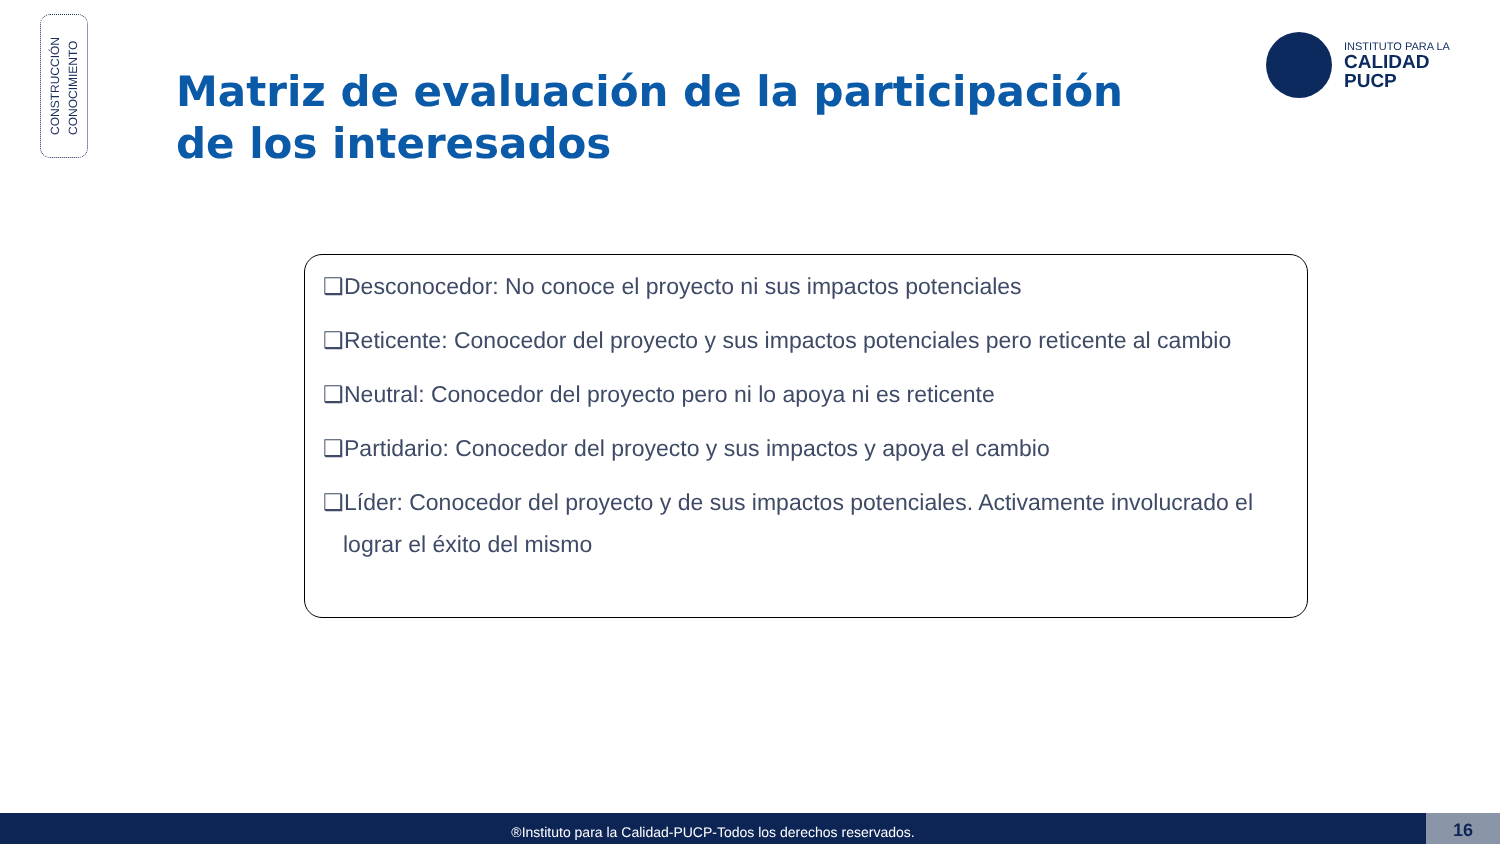CONSTRUCCIÓN
CONOCIMIENTO
Matriz de evaluación de la participación de los interesados
INSTITUTO PARA LA
CALIDAD
PUCP
❑Desconocedor: No conoce el proyecto ni sus impactos potenciales
❑Reticente: Conocedor del proyecto y sus impactos potenciales pero reticente al cambio
❑Neutral: Conocedor del proyecto pero ni lo apoya ni es reticente
❑Partidario: Conocedor del proyecto y sus impactos y apoya el cambio
❑Líder: Conocedor del proyecto y de sus impactos potenciales. Activamente involucrado el lograr el éxito del mismo
®Instituto para la Calidad-PUCP-Todos los derechos reservados. 16